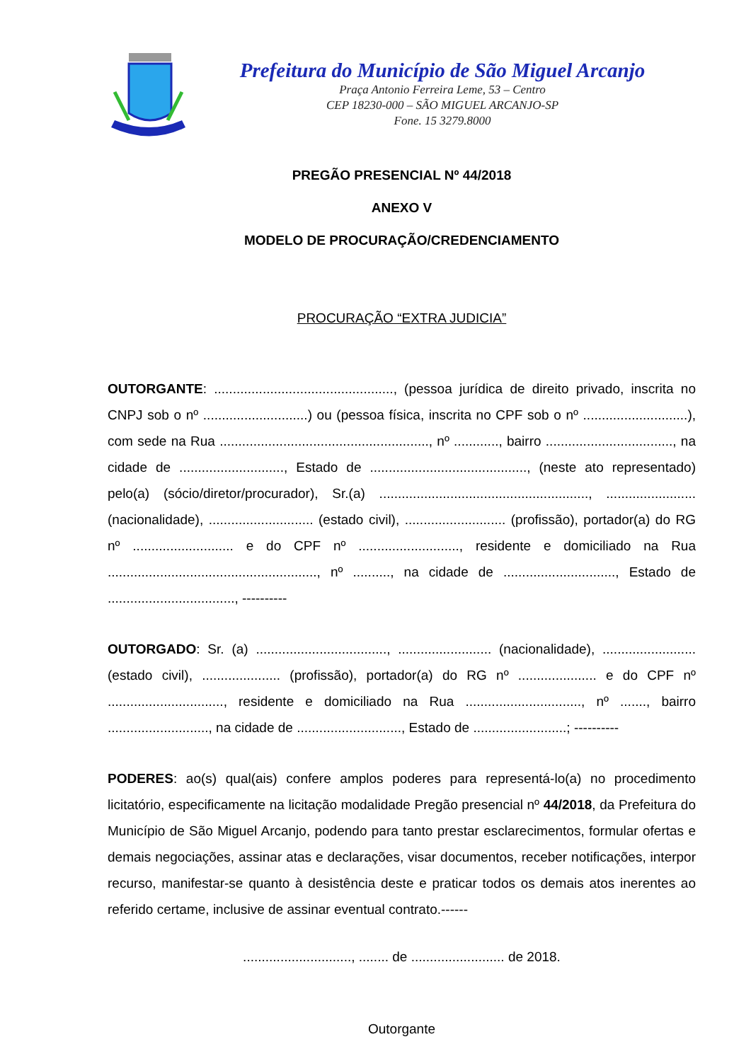Prefeitura do Município de São Miguel Arcanjo
Praça Antonio Ferreira Leme, 53 – Centro
CEP 18230-000 – SÃO MIGUEL ARCANJO-SP
Fone. 15 3279.8000
PREGÃO PRESENCIAL Nº 44/2018
ANEXO V
MODELO DE PROCURAÇÃO/CREDENCIAMENTO
PROCURAÇÃO “EXTRA JUDICIA”
OUTORGANTE: ................................................, (pessoa jurídica de direito privado, inscrita no CNPJ sob o nº ............................) ou (pessoa física, inscrita no CPF sob o nº ............................), com sede na Rua ........................................................, nº ............, bairro .................................., na cidade de ............................, Estado de .........................................., (neste ato representado) pelo(a) (sócio/diretor/procurador), Sr.(a) ........................................................, ........................ (nacionalidade), ............................ (estado civil), ........................... (profissão), portador(a) do RG nº ........................... e do CPF nº ..........................., residente e domiciliado na Rua ........................................................, nº .........., na cidade de .............................., Estado de .................................., ----------
OUTORGADO: Sr. (a) ..................................., ......................... (nacionalidade), ......................... (estado civil), ..................... (profissão), portador(a) do RG nº ..................... e do CPF nº ..............................., residente e domiciliado na Rua ..............................., nº ......., bairro ..........................., na cidade de ............................, Estado de .........................; ----------
PODERES: ao(s) qual(ais) confere amplos poderes para representá-lo(a) no procedimento licitatório, especificamente na licitação modalidade Pregão presencial nº 44/2018, da Prefeitura do Município de São Miguel Arcanjo, podendo para tanto prestar esclarecimentos, formular ofertas e demais negociações, assinar atas e declarações, visar documentos, receber notificações, interpor recurso, manifestar-se quanto à desistência deste e praticar todos os demais atos inerentes ao referido certame, inclusive de assinar eventual contrato.------
............................., ........ de ......................... de 2018.
Outorgante